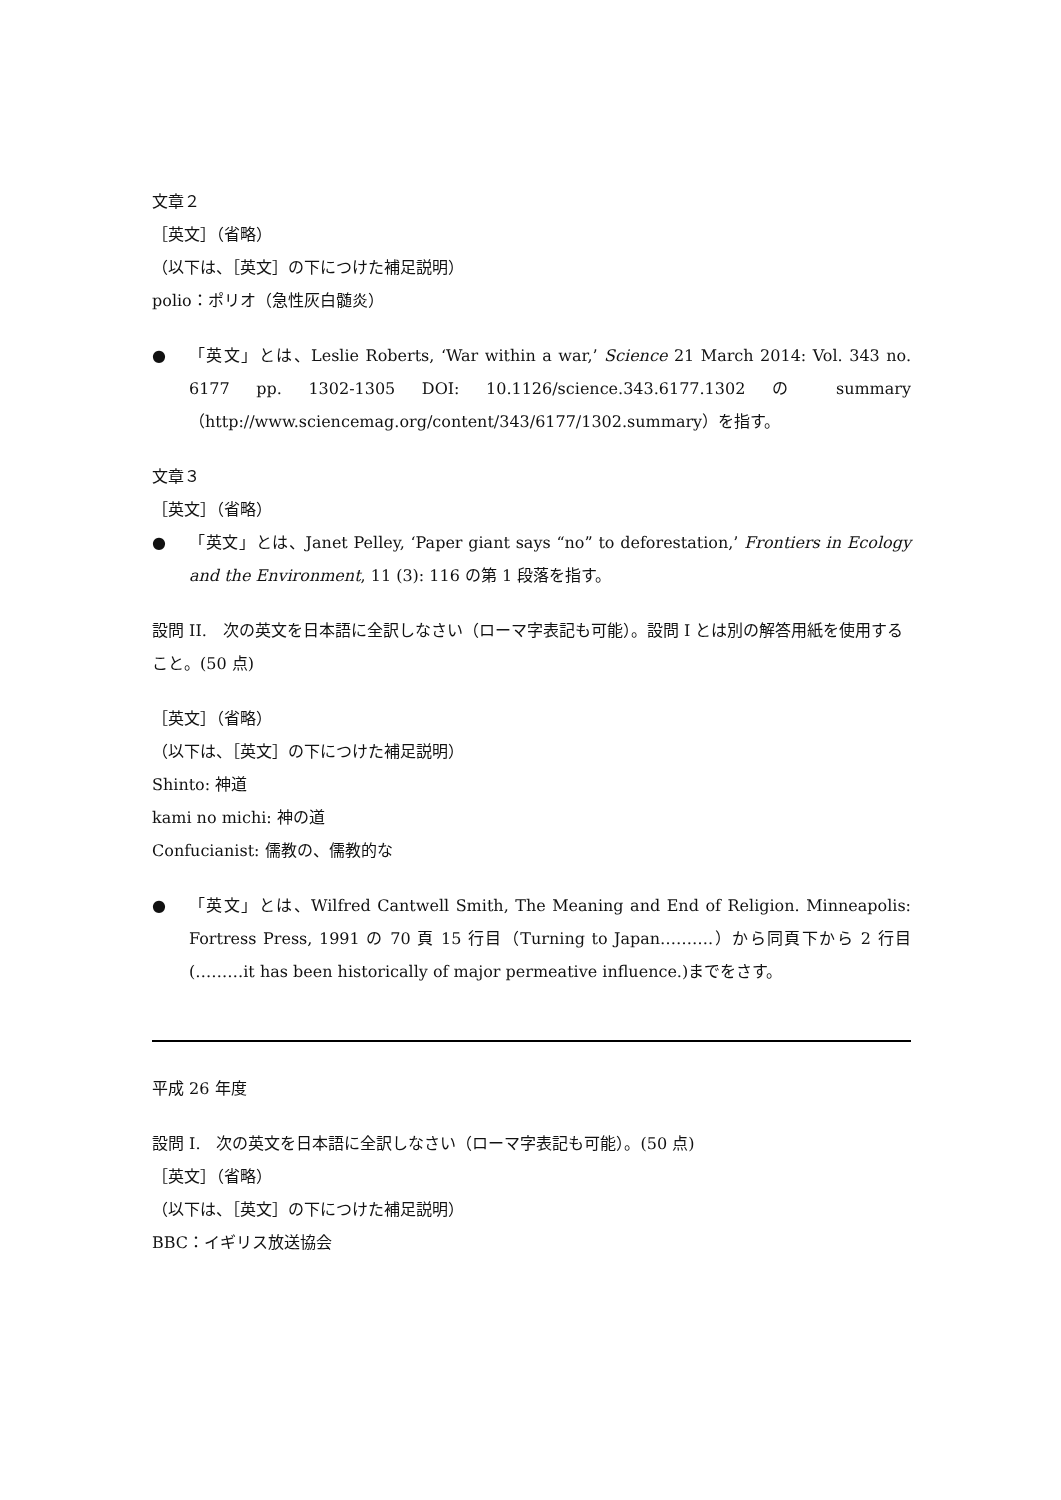文章２
［英文］（省略）
（以下は、［英文］の下につけた補足説明）
polio：ポリオ（急性灰白髄炎）
● 「英文」とは、Leslie Roberts, ‘War within a war,’ Science 21 March 2014: Vol. 343 no. 6177 pp. 1302-1305 DOI: 10.1126/science.343.6177.1302 の summary（http://www.sciencemag.org/content/343/6177/1302.summary）を指す。
文章３
［英文］（省略）
● 「英文」とは、Janet Pelley, ‘Paper giant says “no” to deforestation,’ Frontiers in Ecology and the Environment, 11 (3): 116 の第 1 段落を指す。
設問 II.　次の英文を日本語に全訳しなさい（ローマ字表記も可能）。設問 I とは別の解答用紙を使用すること。(50 点)
［英文］（省略）
（以下は、［英文］の下につけた補足説明）
Shinto: 神道
kami no michi: 神の道
Confucianist: 儒教の、儒教的な
● 「英文」とは、Wilfred Cantwell Smith, The Meaning and End of Religion. Minneapolis: Fortress Press, 1991 の 70 頁 15 行目（Turning to Japan……….）から同頁下から 2 行目(………it has been historically of major permeative influence.)までをさす。
平成 26 年度
設問 I.　次の英文を日本語に全訳しなさい（ローマ字表記も可能）。(50 点)
［英文］（省略）
（以下は、［英文］の下につけた補足説明）
BBC：イギリス放送協会